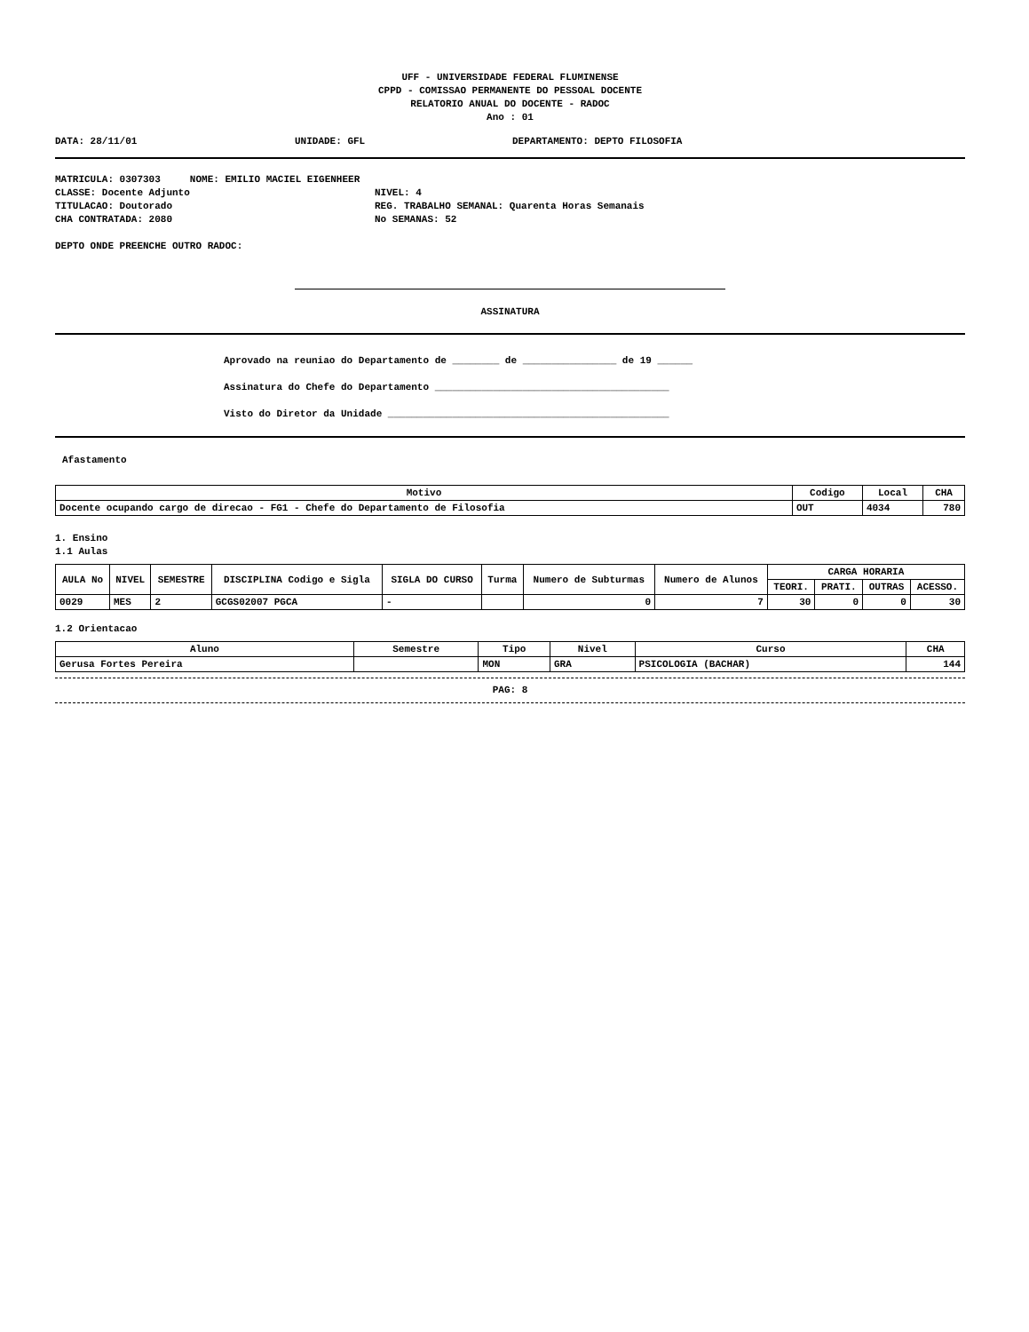UFF - UNIVERSIDADE FEDERAL FLUMINENSE
CPPD - COMISSAO PERMANENTE DO PESSOAL DOCENTE
RELATORIO ANUAL DO DOCENTE - RADOC
Ano : 01
DATA: 28/11/01 UNIDADE: GFL DEPARTAMENTO: DEPTO FILOSOFIA
MATRICULA: 0307303 NOME: EMILIO MACIEL EIGENHEER
CLASSE: Docente Adjunto NIVEL: 4
TITULACAO: Doutorado REG. TRABALHO SEMANAL: Quarenta Horas Semanais
CHA CONTRATADA: 2080 No SEMANAS: 52
DEPTO ONDE PREENCHE OUTRO RADOC:
ASSINATURA
Aprovado na reuniao do Departamento de ________ de ________________ de 19 ______
Assinatura do Chefe do Departamento ________________________________________
Visto do Diretor da Unidade ________________________________________________
Afastamento
| Motivo | Codigo | Local | CHA |
| --- | --- | --- | --- |
| Docente ocupando cargo de direcao - FG1 - Chefe do Departamento de Filosofia | OUT | 4034 | 780 |
1. Ensino
1.1 Aulas
| AULA No | NIVEL | SEMESTRE | DISCIPLINA Codigo e Sigla | SIGLA DO CURSO | Turma | Numero de Subturmas | Numero de Alunos | CARGA HORARIA | | | |
| --- | --- | --- | --- | --- | --- | --- | --- | --- | --- | --- | --- |
| | | | | | | | | TEORI. | PRATI. | OUTRAS | ACESSO. |
| 0029 | MES | 2 | GCGS02007 PGCA | - | | 0 | 7 | 30 | 0 | 0 | 30 |
1.2 Orientacao
| Aluno | Semestre | Tipo | Nivel | Curso | CHA |
| --- | --- | --- | --- | --- | --- |
| Gerusa Fortes Pereira | | MON | GRA | PSICOLOGIA (BACHAR) | 144 |
PAG: 8